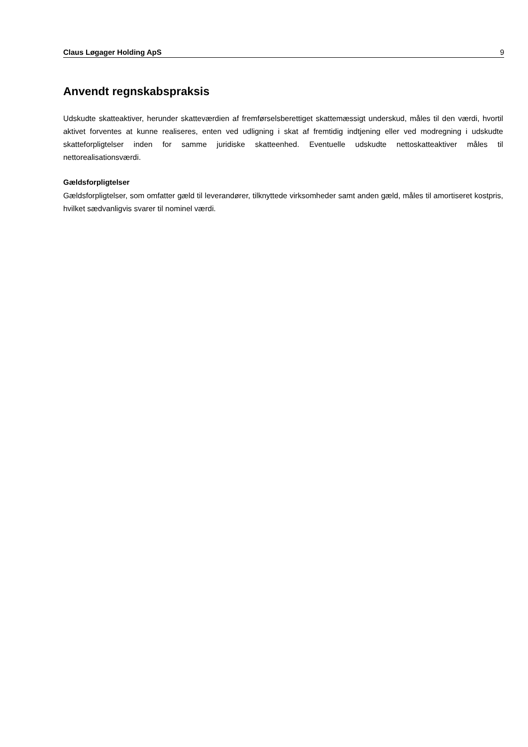Claus Løgager Holding ApS 9
Anvendt regnskabspraksis
Udskudte skatteaktiver, herunder skatteværdien af fremførselsberettiget skattemæssigt underskud, måles til den værdi, hvortil aktivet forventes at kunne realiseres, enten ved udligning i skat af fremtidig indtjening eller ved modregning i udskudte skatteforpligtelser inden for samme juridiske skatteenhed. Eventuelle udskudte nettoskatteaktiver måles til nettorealisationsværdi.
Gældsforpligtelser
Gældsforpligtelser, som omfatter gæld til leverandører, tilknyttede virksomheder samt anden gæld, måles til amortiseret kostpris, hvilket sædvanligvis svarer til nominel værdi.